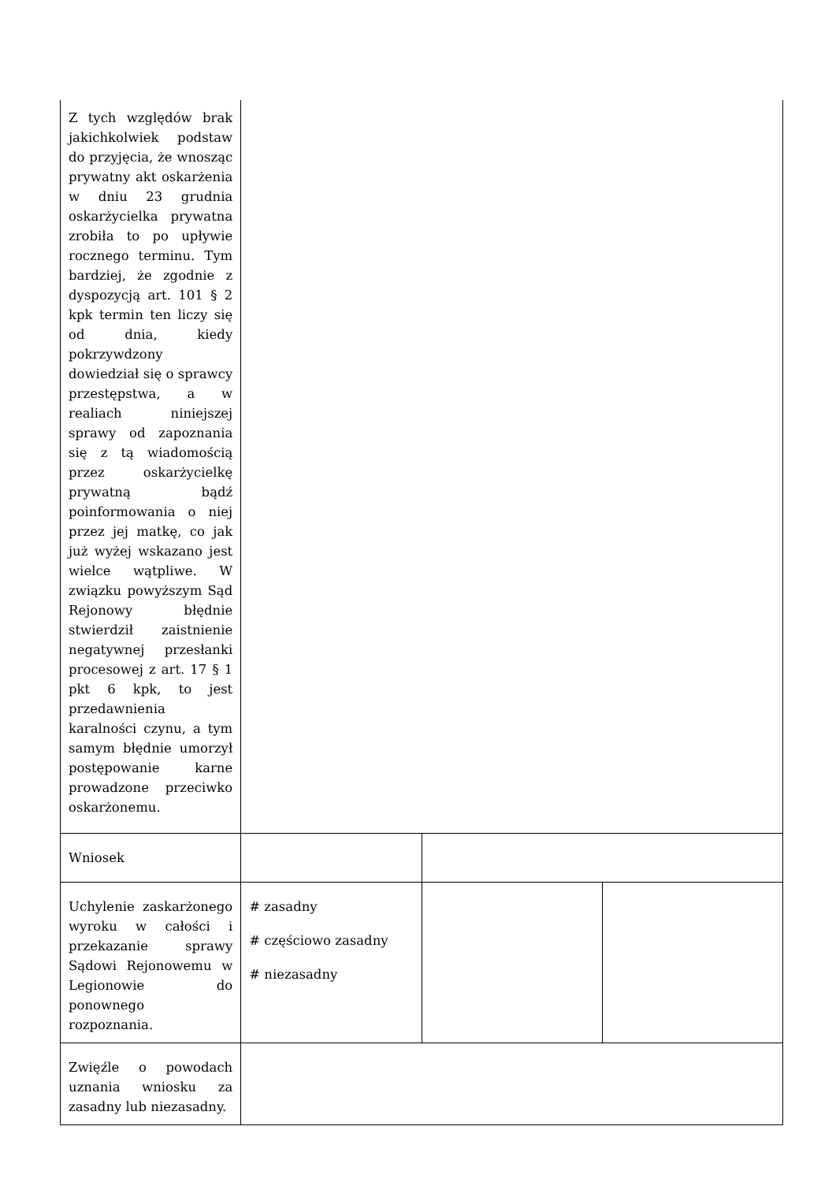| Z tych względów brak jakichkolwiek podstaw do przyjęcia, że wnosząc prywatny akt oskarżenia w dniu 23 grudnia oskarżycielka prywatna zrobiła to po upływie rocznego terminu. Tym bardziej, że zgodnie z dyspozycją art. 101 § 2 kpk termin ten liczy się od dnia, kiedy pokrzywdzony dowiedział się o sprawcy przestępstwa, a w realiach niniejszej sprawy od zapoznania się z tą wiadomością przez oskarżycielkę prywatną bądź poinformowania o niej przez jej matkę, co jak już wyżej wskazano jest wielce wątpliwe. W związku powyższym Sąd Rejonowy błędnie stwierdził zaistnienie negatywnej przesłanki procesowej z art. 17 § 1 pkt 6 kpk, to jest przedawnienia karalności czynu, a tym samym błędnie umorzył postępowanie karne prowadzone przeciwko oskarżonemu. | | | |
| Wniosek | | | |
| Uchylenie zaskarżonego wyroku w całości i przekazanie sprawy Sądowi Rejonowemu w Legionowie do ponownego rozpoznania. | # zasadny # częściowo zasadny # niezasadny | | |
| Zwięźle o powodach uznania wniosku za zasadny lub niezasadny. | | | |